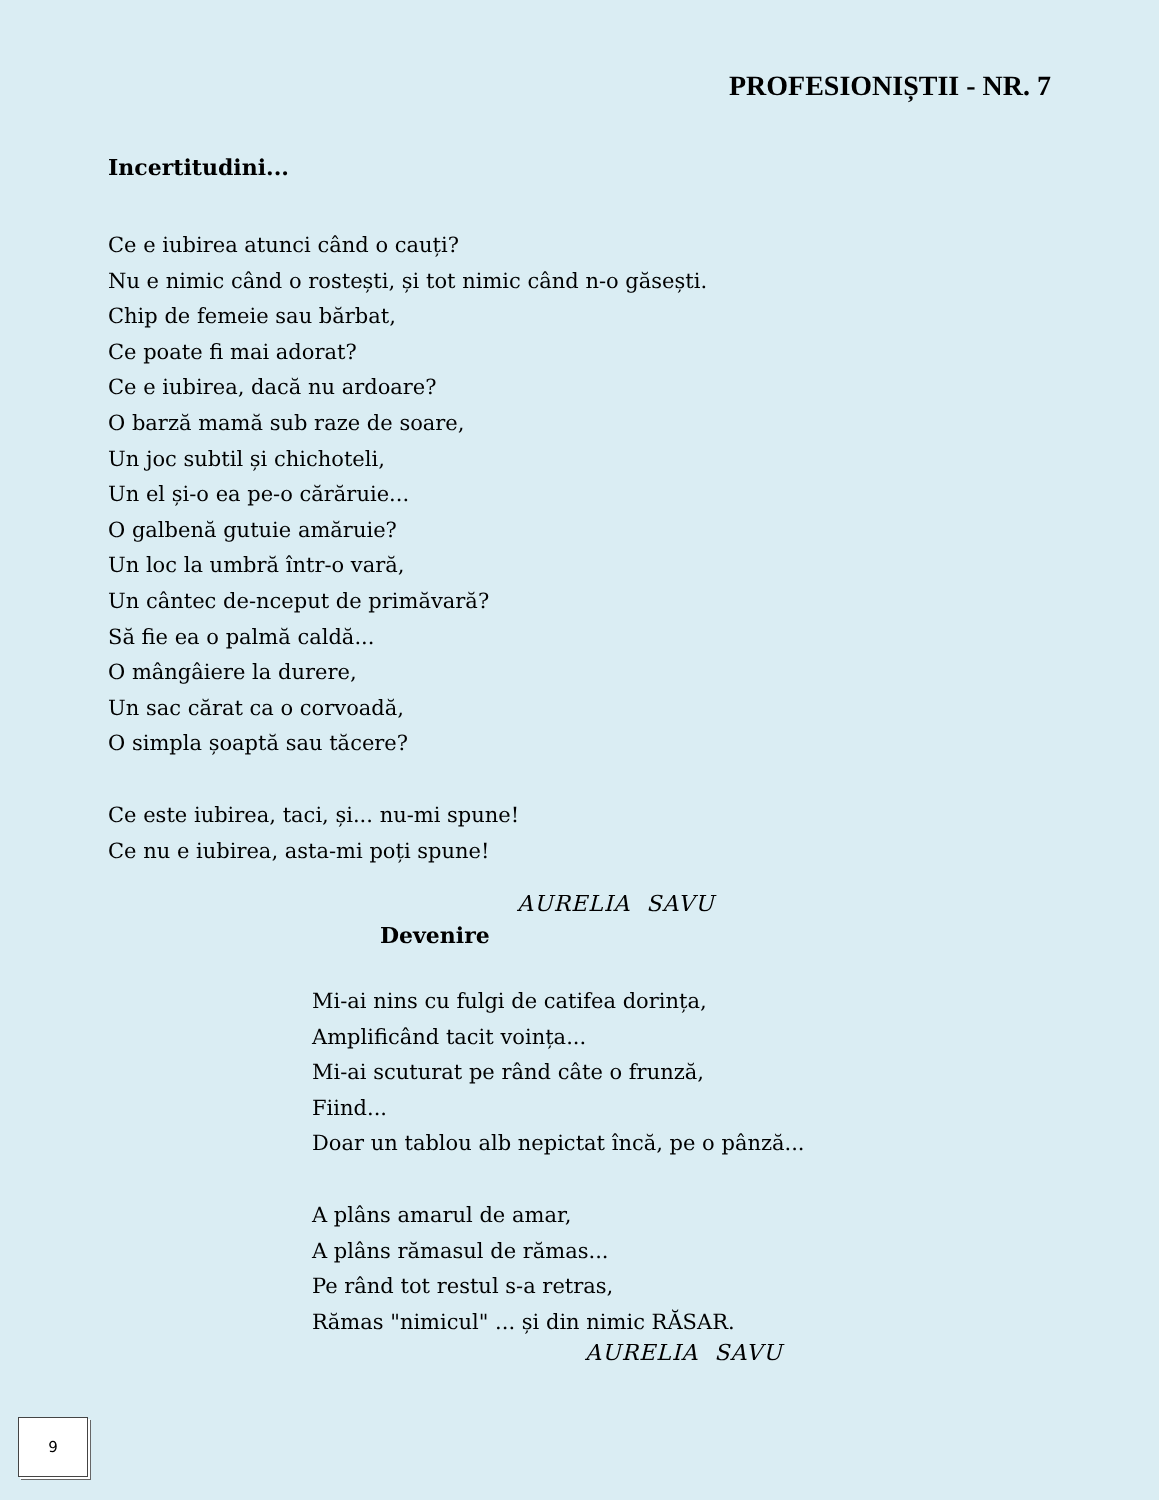PROFESIONIȘTII - NR. 7
Incertitudini...
Ce e iubirea atunci când o cauți?
Nu e nimic când o rostești, și tot nimic când n-o găsești.
Chip de femeie sau bărbat,
Ce poate fi mai adorat?
Ce e iubirea, dacă nu ardoare?
O barză mamă sub raze de soare,
Un joc subtil și chichoteli,
Un el și-o ea pe-o cărăruie...
O galbenă gutuie amăruie?
Un loc la umbră într-o vară,
Un cântec de-nceput de primăvară?
Să fie ea o palmă caldă...
O mângâiere la durere,
Un sac cărat ca o corvoadă,
O simpla șoaptă sau tăcere?
Ce este iubirea, taci, și... nu-mi spune!
Ce nu e iubirea, asta-mi poți spune!
AURELIA SAVU
Devenire
Mi-ai nins cu fulgi de catifea dorința,
Amplificând tacit voința...
Mi-ai scuturat pe rând câte o frunză,
Fiind...
Doar un tablou alb nepictat încă, pe o pânză...
A plâns amarul de amar,
A plâns rămasul de rămas...
Pe rând tot restul s-a retras,
Rămas "nimicul" ... și din nimic RĂSAR.
AURELIA SAVU
9